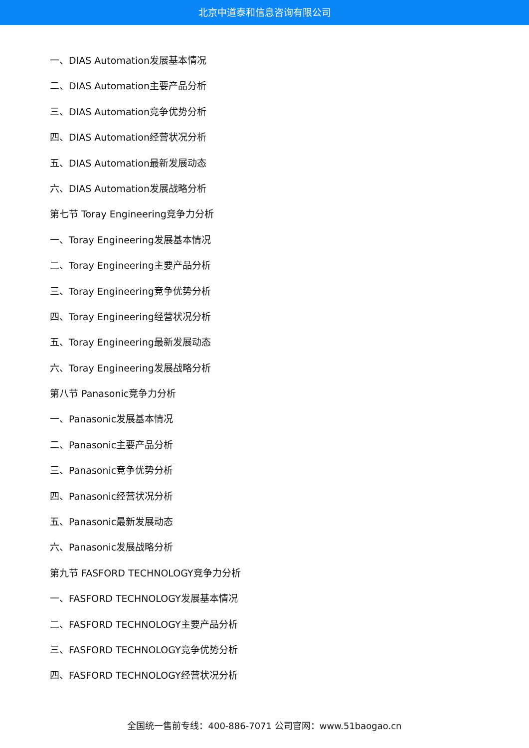北京中道泰和信息咨询有限公司
一、DIAS Automation发展基本情况
二、DIAS Automation主要产品分析
三、DIAS Automation竞争优势分析
四、DIAS Automation经营状况分析
五、DIAS Automation最新发展动态
六、DIAS Automation发展战略分析
第七节 Toray Engineering竞争力分析
一、Toray Engineering发展基本情况
二、Toray Engineering主要产品分析
三、Toray Engineering竞争优势分析
四、Toray Engineering经营状况分析
五、Toray Engineering最新发展动态
六、Toray Engineering发展战略分析
第八节 Panasonic竞争力分析
一、Panasonic发展基本情况
二、Panasonic主要产品分析
三、Panasonic竞争优势分析
四、Panasonic经营状况分析
五、Panasonic最新发展动态
六、Panasonic发展战略分析
第九节 FASFORD TECHNOLOGY竞争力分析
一、FASFORD TECHNOLOGY发展基本情况
二、FASFORD TECHNOLOGY主要产品分析
三、FASFORD TECHNOLOGY竞争优势分析
四、FASFORD TECHNOLOGY经营状况分析
全国统一售前专线：400-886-7071 公司官网：www.51baogao.cn